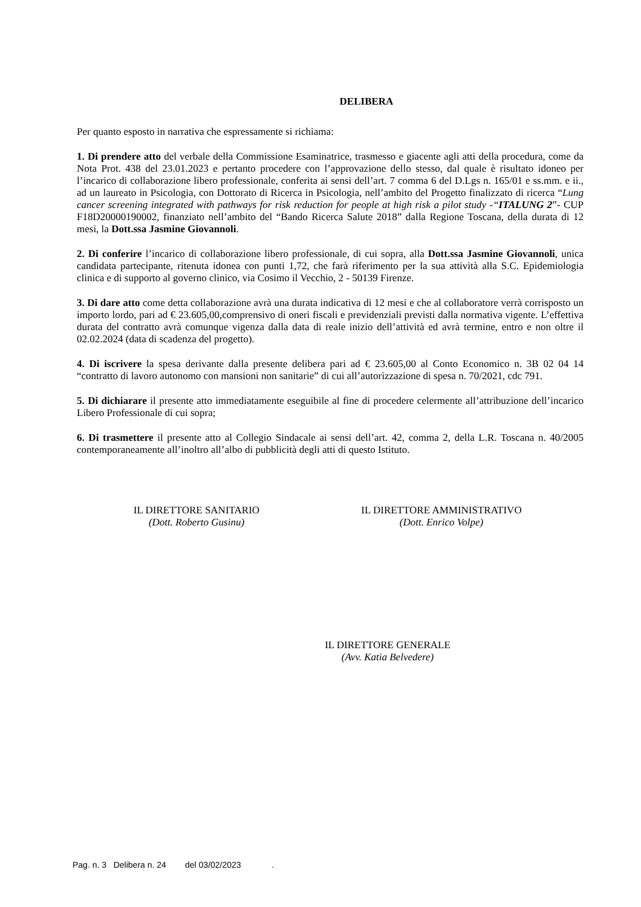DELIBERA
Per quanto esposto in narrativa che espressamente si richiama:
1. Di prendere atto del verbale della Commissione Esaminatrice, trasmesso e giacente agli atti della procedura, come da Nota Prot. 438 del 23.01.2023 e pertanto procedere con l’approvazione dello stesso, dal quale è risultato idoneo per l’incarico di collaborazione libero professionale, conferita ai sensi dell’art. 7 comma 6 del D.Lgs n. 165/01 e ss.mm. e ii., ad un laureato in Psicologia, con Dottorato di Ricerca in Psicologia, nell’ambito del Progetto finalizzato di ricerca “Lung cancer screening integrated with pathways for risk reduction for people at high risk a pilot study -“ITALUNG 2”- CUP F18D20000190002, finanziato nell’ambito del “Bando Ricerca Salute 2018” dalla Regione Toscana, della durata di 12 mesi, la Dott.ssa Jasmine Giovannoli.
2. Di conferire l’incarico di collaborazione libero professionale, di cui sopra, alla Dott.ssa Jasmine Giovannoli, unica candidata partecipante, ritenuta idonea con punti 1,72, che farà riferimento per la sua attività alla S.C. Epidemiologia clinica e di supporto al governo clinico, via Cosimo il Vecchio, 2 - 50139 Firenze.
3. Di dare atto come detta collaborazione avrà una durata indicativa di 12 mesi e che al collaboratore verrà corrisposto un importo lordo, pari ad € 23.605,00,comprensivo di oneri fiscali e previdenziali previsti dalla normativa vigente. L’effettiva durata del contratto avrà comunque vigenza dalla data di reale inizio dell’attività ed avrà termine, entro e non oltre il 02.02.2024 (data di scadenza del progetto).
4. Di iscrivere la spesa derivante dalla presente delibera pari ad € 23.605,00 al Conto Economico n. 3B 02 04 14 “contratto di lavoro autonomo con mansioni non sanitarie” di cui all’autorizzazione di spesa n. 70/2021, cdc 791.
5. Di dichiarare il presente atto immediatamente eseguibile al fine di procedere celermente all’attribuzione dell’incarico Libero Professionale di cui sopra;
6. Di trasmettere il presente atto al Collegio Sindacale ai sensi dell’art. 42, comma 2, della L.R. Toscana n. 40/2005 contemporaneamente all’inoltro all’albo di pubblicità degli atti di questo Istituto.
IL DIRETTORE SANITARIO
(Dott. Roberto Gusinu)
IL DIRETTORE AMMINISTRATIVO
(Dott. Enrico Volpe)
IL DIRETTORE GENERALE
(Avv. Katia Belvedere)
Pag. n. 3 Delibera n. 24 del 03/02/2023 .